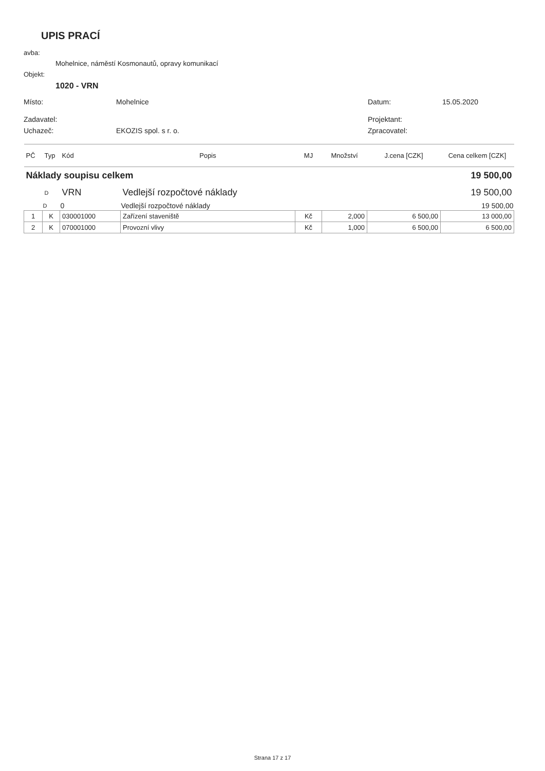UPIS PRACÍ
avba:
Mohelnice, náměstí Kosmonautů, opravy komunikací
Objekt:
1020 - VRN
Místo:
Mohelnice
Datum:
15.05.2020
Zadavatel:
Projektant:
Uchazeč:
EKOZIS spol. s r. o.
Zpracovatel:
| PČ | Typ | Kód | Popis | MJ | Množství | J.cena [CZK] | Cena celkem [CZK] |
| Náklady soupisu celkem | | | | | | | 19 500,00 |
| | D | VRN | Vedlejší rozpočtové náklady | | | | 19 500,00 |
| | D | 0 | Vedlejší rozpočtové náklady | | | | 19 500,00 |
| 1 | K | 030001000 | Zařízení staveniště | Kč | 2,000 | 6 500,00 | 13 000,00 |
| 2 | K | 070001000 | Provozní vlivy | Kč | 1,000 | 6 500,00 | 6 500,00 |
Strana 17 z 17